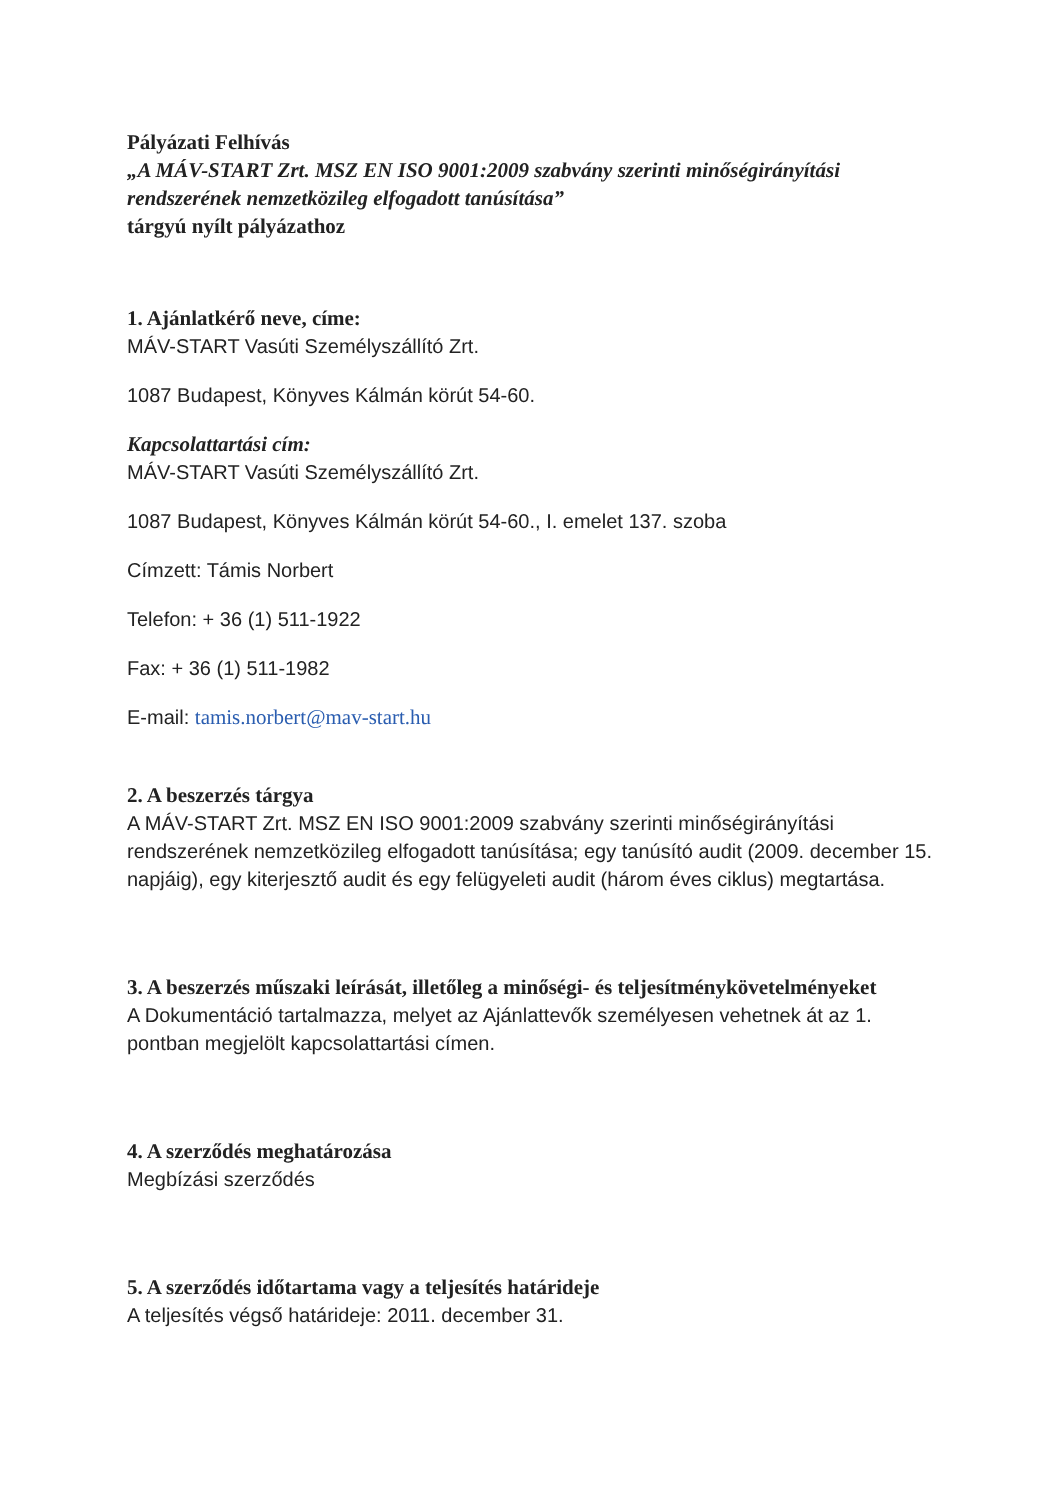Pályázati Felhívás
„A MÁV-START Zrt. MSZ EN ISO 9001:2009 szabvány szerinti minőségirányítási rendszerének nemzetközileg elfogadott tanúsítása”
tárgyú nyílt pályázathoz
1. Ajánlatkérő neve, címe:
MÁV-START Vasúti Személyszállító Zrt.
1087 Budapest, Könyves Kálmán körút 54-60.
Kapcsolattartási cím:
MÁV-START Vasúti Személyszállító Zrt.
1087 Budapest, Könyves Kálmán körút 54-60., I. emelet 137. szoba
Címzett: Támis Norbert
Telefon: + 36 (1) 511-1922
Fax: + 36 (1) 511-1982
E-mail: tamis.norbert@mav-start.hu
2. A beszerzés tárgya
A MÁV-START Zrt. MSZ EN ISO 9001:2009 szabvány szerinti minőségirányítási rendszerének nemzetközileg elfogadott tanúsítása; egy tanúsító audit (2009. december 15. napjáig), egy kiterjesztő audit és egy felügyeleti audit (három éves ciklus) megtartása.
3. A beszerzés műszaki leírását, illetőleg a minőségi- és teljesítménykövetelményeket
A Dokumentáció tartalmazza, melyet az Ajánlattevők személyesen vehetnek át az 1. pontban megjelölt kapcsolattartási címen.
4. A szerződés meghatározása
Megbízási szerződés
5. A szerződés időtartama vagy a teljesítés határideje
A teljesítés végső határideje: 2011. december 31.